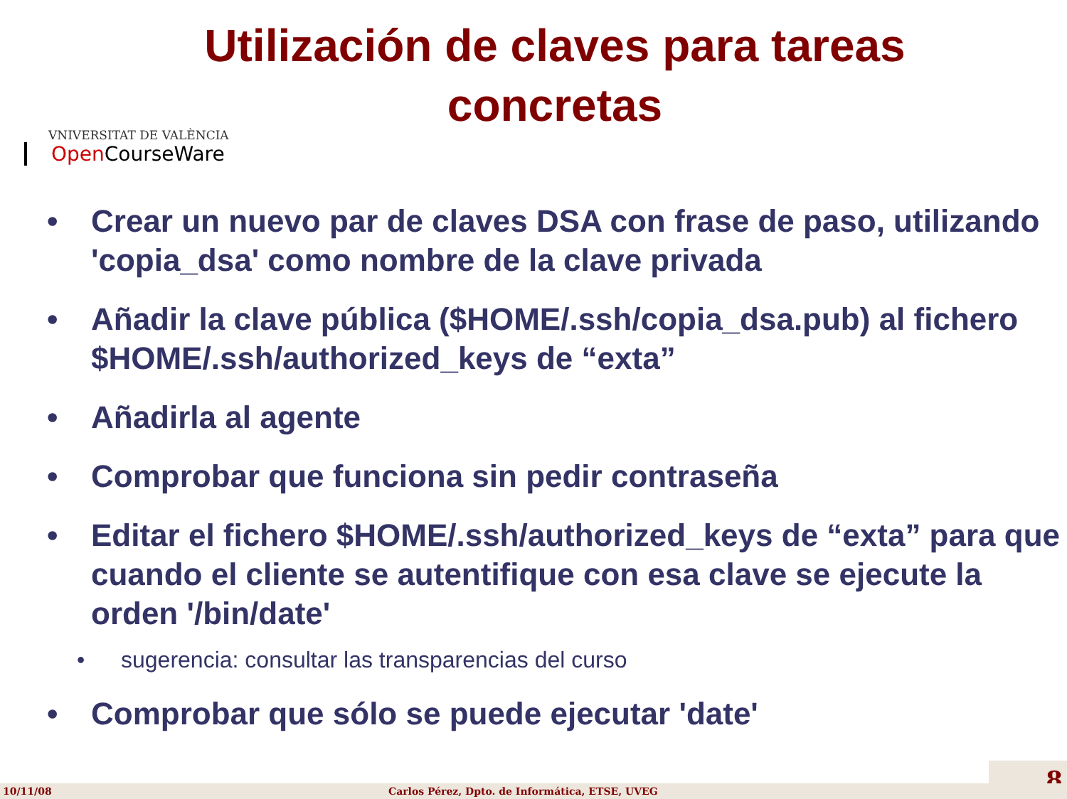Utilización de claves para tareas
concretas
VNIVERSITAT DE VALÈNCIA
Open CourseWare
• Crear un nuevo par de claves DSA con frase de paso, utilizando 'copia_dsa' como nombre de la clave privada
• Añadir la clave pública ($HOME/.ssh/copia_dsa.pub) al fichero $HOME/.ssh/authorized_keys de “exta”
• Añadirla al agente
• Comprobar que funciona sin pedir contraseña
• Editar el fichero $HOME/.ssh/authorized_keys de “exta” para que cuando el cliente se autentifique con esa clave se ejecute la orden '/bin/date'
• sugerencia: consultar las transparencias del curso
• Comprobar que sólo se puede ejecutar 'date'
8 10/11/08 Carlos Pérez, Dpto. de Informática, ETSE, UVEG